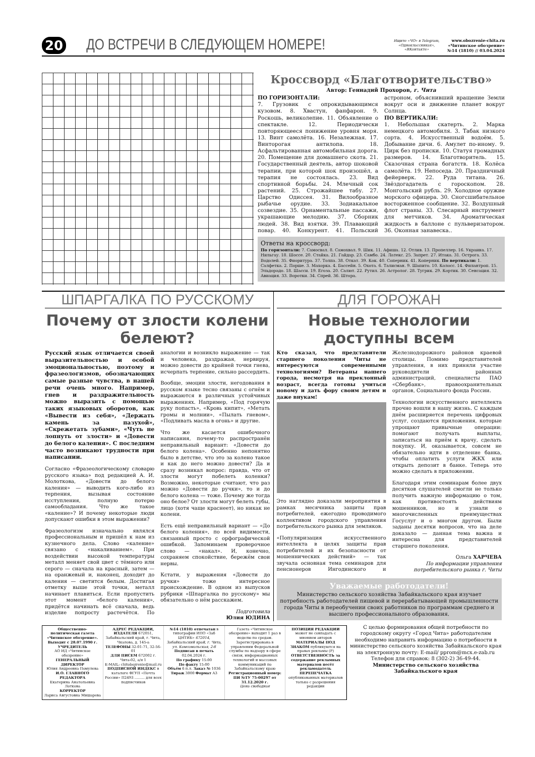20 ДО ВСТРЕЧИ В СЛЕДУЮЩЕМ НОМЕРЕ!
Ищите «ЧО» в Telegram, «Одноклассниках», «ВКонтакте»
www.obozrenie-chita.ru
«Читинское обозрение»
№14 (1810) // 03.04.2024
Кроссворд «Благотворительство»
Автор: Геннадий Прохоров, г. Чита
ПО ГОРИЗОНТАЛИ:
7. Грузовик с опрокидывающимся кузовом. 8. Хвастун, фанфарон. 9. Роскошь, великолепие. 11. Объявление о спектакле. 12. Периодически повторяющееся понижение уровня моря. 13. Винт самолёта. 16. Незалежная. 17. Винторогая антилопа. 18. Асфальтированная автомобильная дорога. 20. Помещение для домашнего скота. 21. Государственный деятель, автор шоковой терапии, при которой шок произошёл, а терапия не состоялась. 23. Вид спортивной борьбы. 24. Млечный сок растений. 25. Строжайшее табу. 27. Царство Одиссея. 31. Вилообразное рыбачье орудие. 33. Зодиакальное созвездие. 35. Орнаментальные пассажи, украшающие мелодию. 37. Сборник людей. 38. Вид взятки. 39. Плавающий повар. 40. Конкурент. 41. Польский астроном, объяснивший вращение Земли вокруг оси и движение планет вокруг Солнца.
ПО ВЕРТИКАЛИ:
1. Небольшая скатерть. 2. Марка немецкого автомобиля. 3. Табак низкого сорта. 4. Искусственный водоём. 5. Добывание дичи. 6. Амулет по-иному. 9. Цирк без прописки. 10. Статуя громадных размеров. 14. Благотворитель. 15. Сказочная страна богатств. 18. Колёса самолёта. 19. Непоседа. 20. Праздничный фейерверк. 22. Руда титана. 26. Звёздогадатель с гороскопом. 28. Монгольский рубль. 29. Холодное оружие морского офицера. 30. Сногсшибательное восторженное сообщение. 32. Воздушный флот страны. 33. Слесарный инструмент для метчиков. 34. Ароматическая жидкость в баллоне с пульверизатором. 36. Оконная занавеска..
Ответы на кроссворд:
По горизонтали: 7. Самосвал. 8. Самохвал. 9. Шик. 11. Афиша. 12. Отлив. 13. Пропеллер. 16. Украина. 17. Нильгау. 18. Шоссе. 20. Стайка. 21. Гайдар. 23. Самбо. 24. Латекс. 25. Запрет. 27. Итака. 31. Острога. 33. Водолей. 35. Фиоритура. 37. Толпа. 38. Откат. 39. Кок. 40. Соперник. 41. Коперник. По вертикали: 1. Салфетка. 2. Порше. 3. Махорка. 4. Бассейн. 5. Охота. 6. Талисман. 9. Шапито. 10. Колосс. 14. Филантроп. 15. Эльдорадо. 18. Шасси. 19. Егоза. 20. Салют. 22. Рутил. 26. Астролог. 28. Тугрик. 29. Кортик. 30. Сенсация. 32. Авиация. 33. Воротки. 34. Спрей. 36. Штора.
ШПАРГАЛКА ПО РУССКОМУ
Почему от злости колени белеют?
Русский язык отличается своей выразительностью и особой эмоциональностью, поэтому и фразеологизмов, обозначающих самые разные чувства, в нашей речи очень много. Например, гнев и раздражительность можно выразить с помощью таких языковых оборотов, как «Вывести из себя», «Держать камень за пазухой», «Скрежетать зубами», «Чуть не лопнуть от злости» и «Довести до белого каления». С последним часто возникают трудности при написании.
Согласно «Фразеологическому словарю русского языка» под редакцией А. И. Молоткова, «Довести до белого каления» — выводить кого-либо из терпения, вызывая состояние исступления, полную потерю самообладания. Что же такое «каление»? И почему некоторые люди допускают ошибки в этом выражении?
Фразеологизм изначально являлся профессиональным и пришёл к нам из кузнечного дела. Слово «каление» связано с «накаливанием». При воздействии высокой температуры металл меняет свой цвет с тёмного или серого — сначала на красный, затем — на оранжевый и, наконец, доходит до каления — светится белым. Достигая отметку выше этой точки, металл начинает плавиться. Если пропустить этот момент «белого каления», придётся начинать всё сначала, ведь изделие попросту растечётся. По аналогии и возникло выражение — так и человека, раздражая, нервируя, можно довести до крайней точки гнева, исчерпать терпение, сильно рассердить.
Вообще, эмоции злости, негодования в русском языке тесно связаны с огнём и выражаются в различных устойчивых выражениях. Например, «Под горячую руку попасть», «Кровь кипит», «Метать громы и молнии», «Пылать гневом», «Подливать масла в огонь» и другие.
Что же касается ошибочного написания, почему-то распространён неправильный вариант: «Довести до белого колена». Особенно непонятно было в детстве, что это за колено такое и как до него можно довести? Да и сразу возникал вопрос: правда, что от злости могут побелеть коленки? Возможно, некоторые считают, что раз можно «Довести до ручки», то и до белого колена — тоже. Почему же тогда оно белое? От злости могут белеть губы, лицо (хотя чаще краснеет), но никак не колени.
Есть ещё неправильный вариант — «До белого коления», по всей видимости, связанный просто с орфографической ошибкой. Запоминаем проверочное слово — «накал». И, конечно, сохраняем спокойствие, бережём свои нервы.
Кстати, у выражения «Довести до ручки» тоже интересное происхождение. В одном из выпусков рубрики «Шпаргалка по русскому» мы обязательно о нём расскажем.
Подготовила
Юлия ЮДИНА
ДЛЯ ГОРОЖАН
Новые технологии доступны всем
Кто сказал, что представители старшего поколения Читы не интересуются современными технологиями? Ветераны нашего города, несмотря на преклонный возраст, всегда готовы учиться новому и дать фору своим детям и даже внукам!
Это наглядно доказали мероприятия в рамках месячника защиты прав потребителей, ежегодно проводимого коллективом городского управления потребительского рынка для земляков.
«Популяризация искусственного интеллекта в целях защиты прав потребителей и их безопасности от мошеннических действий» — так звучала основная тема семинаров для пенсионеров Ингодинского и Железнодорожного районов краевой столицы. Помимо представителей управления, в них приняли участие руководители районных администраций, специалисты ПАО «Сбербанк», правоохранительных органов, Социального фонда России.
Технологии искусственного интеллекта прочно вошли в нашу жизнь. С каждым днём расширяется перечень цифровых услуг, создаются приложения, которые упрощают привычные операции: помогают получать выплаты, записаться на приём к врачу, сделать покупку. И, оказывается, совсем не обязательно идти в отделение банка, чтобы оплатить услуги ЖКХ или открыть депозит в банке. Теперь это можно сделать в приложении.
Благодаря этим семинарам более двух десятков слушателей смогли не только получить важную информацию о том, как противостоять действиям мошенников, но и узнали о многочисленных преимуществах Госуслуг и о многом другом. Были заданы десятки вопросов, что на деле доказало — данная тема важна и интересна для представителей старшего поколения.
Ольга ХАРЧЕВА
По информации управления потребительского рынка г. Читы
Уважаемые работодатели!
Министерство сельского хозяйства Забайкальского края изучает потребность работодателей пищевой и перерабатывающей промышленности города Читы в переобучении своих работников по программам среднего и высшего профессионального образования.
Общественно-политическая газета «Читинское обозрение». Выходит с 28.07.1990 г.
УЧРЕДИТЕЛЬ
АО ИД «Читинское обозрение»
ГЕНЕРАЛЬНЫЙ ДИРЕКТОР
Юлия Андреевна Помулева
И.О. ГЛАВНОГО РЕДАКТОРА
Екатерина Анатольевна Лоткова
КОРРЕКТОР
Лариса Августовна Мишарева
АДРЕС РЕДАКЦИИ, ИЗДАТЕЛЯ 672051, Забайкальский край, г. Чита, Чкалова, д. 145-а
ТЕЛЕФОНЫ 32-01-71, 32-56-01
ДЛЯ ПИСЕМ 672002 г. Чита-02, а/я 1
E-MAIL: chitobozrenie@mail.ru
ПОДПИСНОЙ ИНДЕКС в каталоге ФГУП «Почта России» П2493 ......... для всех подписчиков
№14 (1810) отпечатан в типографии ИПО «Заб ЦНТИБ» 672014, Забайкальский край, г. Чита, ул. Комсомольская, 2-б
Подписан в печать 02.04.2024 г.
По графику 15:00
По факту 15:00
Объём 6 п.л. Заказ № 1036
Тираж 3000 Формат А3
Газета «Читинское обозрение» выходит 1 раз в неделю по средам. Зарегистрирована в управлении Федеральной службы по надзору в сфере связи, информационных технологий и массовых коммуникаций по Забайкальскому краю
Регистрационный номер: ПИ №ТУ 75-00297 от 31.12.2020 г.
Цена свободная
ПОЗИЦИЯ РЕДАКЦИИ может не совпадать с мнением авторов
МАТЕРИАЛЫ ПОД ЗНАКОМ публикуются на правах рекламы (Р)
ОТВЕТСТВЕННОСТЬ за содержание рекламных материалов несёт рекламодатель
ПЕРЕПЕЧАТКА опубликованных материалов только с разрешения редакции
С целью формирования общей потребности по городскому округу «Город Чита» работодателям необходимо направить информацию о потребности в министерство сельского хозяйства Забайкальского края на электронную почту: E-mail/ pprom@mcx.e-zab.ru
Телефон для справок: 8 (302-2) 36-49-44.
Министерство сельского хозяйства Забайкальского края